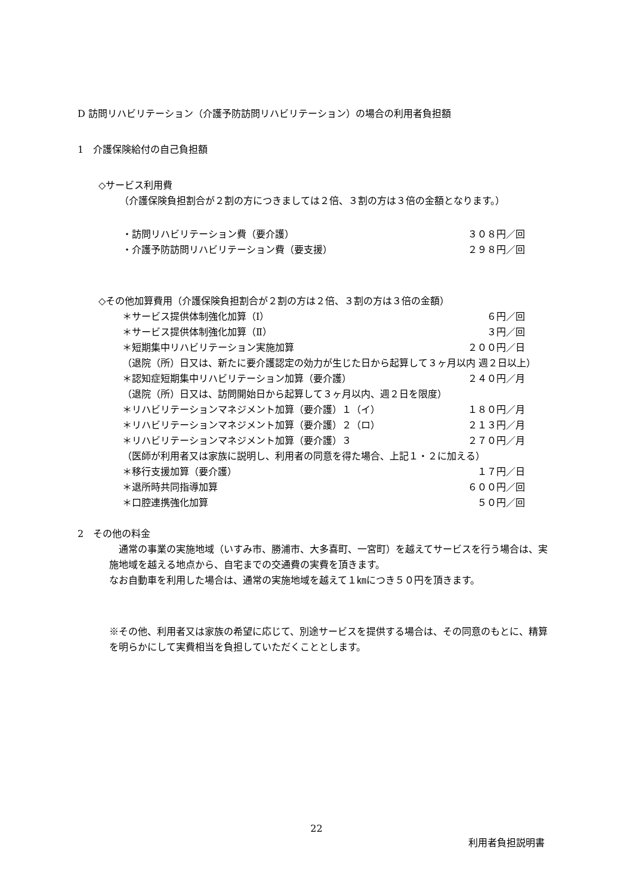D 訪問リハビリテーション（介護予防訪問リハビリテーション）の場合の利用者負担額
1　介護保険給付の自己負担額
◇サービス利用費
（介護保険負担割合が２割の方につきましては２倍、３割の方は３倍の金額となります。）
・訪問リハビリテーション費（要介護） ３０８円／回
・介護予防訪問リハビリテーション費（要支援） ２９８円／回
◇その他加算費用（介護保険負担割合が２割の方は２倍、３割の方は３倍の金額）
＊サービス提供体制強化加算（Ⅰ） ６円／回
＊サービス提供体制強化加算（Ⅱ） ３円／回
＊短期集中リハビリテーション実施加算 ２００円／日
（退院（所）日又は、新たに要介護認定の効力が生じた日から起算して３ヶ月以内 週２日以上）
＊認知症短期集中リハビリテーション加算（要介護） ２４０円／月
（退院（所）日又は、訪問開始日から起算して３ヶ月以内、週２日を限度）
＊リハビリテーションマネジメント加算（要介護）１（イ） １８０円／月
＊リハビリテーションマネジメント加算（要介護）２（ロ） ２１３円／月
＊リハビリテーションマネジメント加算（要介護）３ ２７０円／月
（医師が利用者又は家族に説明し、利用者の同意を得た場合、上記１・２に加える）
＊移行支援加算（要介護） １７円／日
＊退所時共同指導加算 ６００円／回
＊口腔連携強化加算 ５０円／回
2　その他の料金
　通常の事業の実施地域（いすみ市、勝浦市、大多喜町、一宮町）を越えてサービスを行う場合は、実施地域を越える地点から、自宅までの交通費の実費を頂きます。
なお自動車を利用した場合は、通常の実施地域を越えて１㎞につき５０円を頂きます。
※その他、利用者又は家族の希望に応じて、別途サービスを提供する場合は、その同意のもとに、精算を明らかにして実費相当を負担していただくこととします。
22
利用者負担説明書